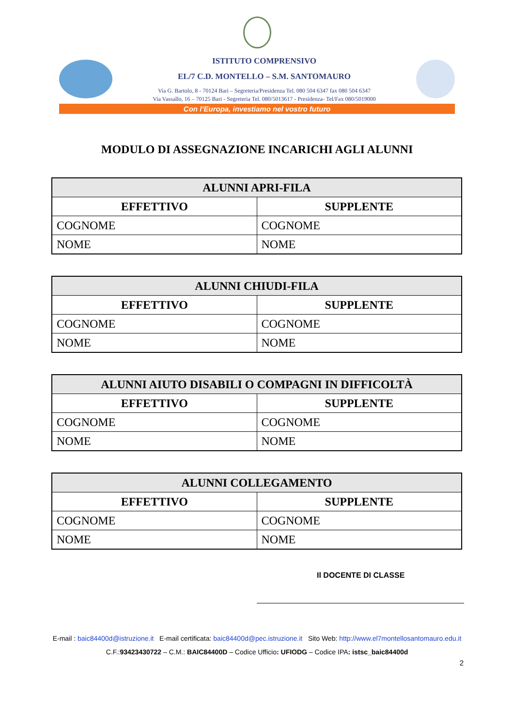ISTITUTO COMPRENSIVO
EL/7 C.D. MONTELLO – S.M. SANTOMAURO
Via G. Bartolo, 8 - 70124 Bari – Segreteria/Presidenza Tel. 080 504 6347 fax 080 504 6347
Via Vassallo, 16 – 70125 Bari - Segreteria Tel. 080/5013617 - Presidenza- Tel/Fax 080/5019000
Con l’Europa, investiamo nel vostro futuro
MODULO DI ASSEGNAZIONE INCARICHI AGLI ALUNNI
| ALUNNI APRI-FILA | |
| --- | --- |
| EFFETTIVO | SUPPLENTE |
| COGNOME | COGNOME |
| NOME | NOME |
| ALUNNI CHIUDI-FILA | |
| --- | --- |
| EFFETTIVO | SUPPLENTE |
| COGNOME | COGNOME |
| NOME | NOME |
| ALUNNI AIUTO DISABILI O COMPAGNI IN DIFFICOLTÀ | |
| --- | --- |
| EFFETTIVO | SUPPLENTE |
| COGNOME | COGNOME |
| NOME | NOME |
| ALUNNI COLLEGAMENTO | |
| --- | --- |
| EFFETTIVO | SUPPLENTE |
| COGNOME | COGNOME |
| NOME | NOME |
Il DOCENTE DI CLASSE
E-mail : baic84400d@istruzione.it E-mail certificata: baic84400d@pec.istruzione.it Sito Web: http://www.el7montellosantomauro.edu.it
C.F.:93423430722 – C.M.: BAIC84400D – Codice Ufficio: UFIODG – Codice IPA: istsc_baic84400d
2